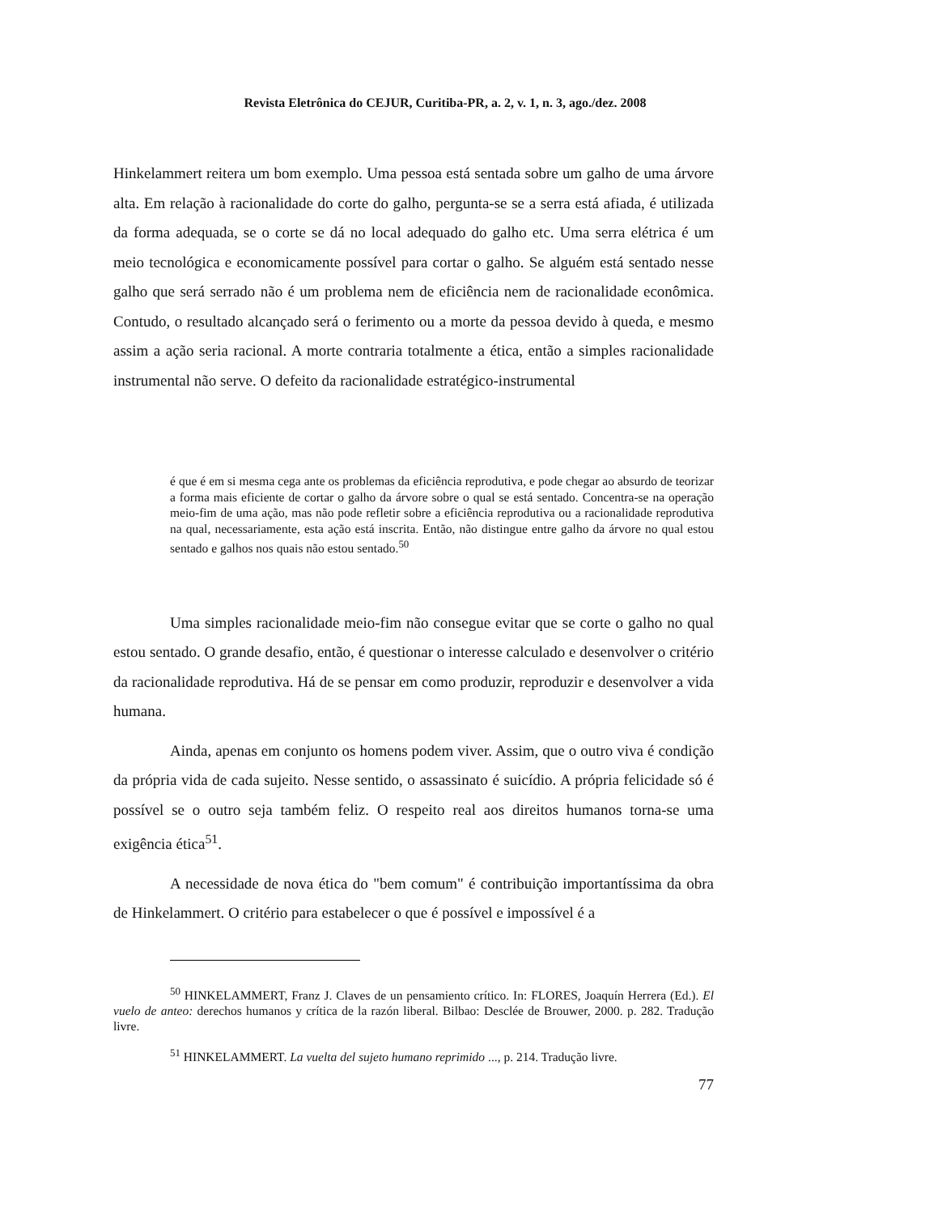Revista Eletrônica do CEJUR, Curitiba-PR, a. 2, v. 1, n. 3, ago./dez. 2008
Hinkelammert reitera um bom exemplo. Uma pessoa está sentada sobre um galho de uma árvore alta. Em relação à racionalidade do corte do galho, pergunta-se se a serra está afiada, é utilizada da forma adequada, se o corte se dá no local adequado do galho etc. Uma serra elétrica é um meio tecnológica e economicamente possível para cortar o galho. Se alguém está sentado nesse galho que será serrado não é um problema nem de eficiência nem de racionalidade econômica. Contudo, o resultado alcançado será o ferimento ou a morte da pessoa devido à queda, e mesmo assim a ação seria racional. A morte contraria totalmente a ética, então a simples racionalidade instrumental não serve. O defeito da racionalidade estratégico-instrumental
é que é em si mesma cega ante os problemas da eficiência reprodutiva, e pode chegar ao absurdo de teorizar a forma mais eficiente de cortar o galho da árvore sobre o qual se está sentado. Concentra-se na operação meio-fim de uma ação, mas não pode refletir sobre a eficiência reprodutiva ou a racionalidade reprodutiva na qual, necessariamente, esta ação está inscrita. Então, não distingue entre galho da árvore no qual estou sentado e galhos nos quais não estou sentado.<sup>50</sup>
Uma simples racionalidade meio-fim não consegue evitar que se corte o galho no qual estou sentado. O grande desafio, então, é questionar o interesse calculado e desenvolver o critério da racionalidade reprodutiva. Há de se pensar em como produzir, reproduzir e desenvolver a vida humana.
Ainda, apenas em conjunto os homens podem viver. Assim, que o outro viva é condição da própria vida de cada sujeito. Nesse sentido, o assassinato é suicídio. A própria felicidade só é possível se o outro seja também feliz. O respeito real aos direitos humanos torna-se uma exigência ética<sup>51</sup>.
A necessidade de nova ética do "bem comum" é contribuição importantíssima da obra de Hinkelammert. O critério para estabelecer o que é possível e impossível é a
<sup>50</sup> HINKELAMMERT, Franz J. Claves de un pensamiento crítico. In: FLORES, Joaquín Herrera (Ed.). El vuelo de anteo: derechos humanos y crítica de la razón liberal. Bilbao: Desclée de Brouwer, 2000. p. 282. Tradução livre.
<sup>51</sup> HINKELAMMERT. La vuelta del sujeto humano reprimido ..., p. 214. Tradução livre.
77